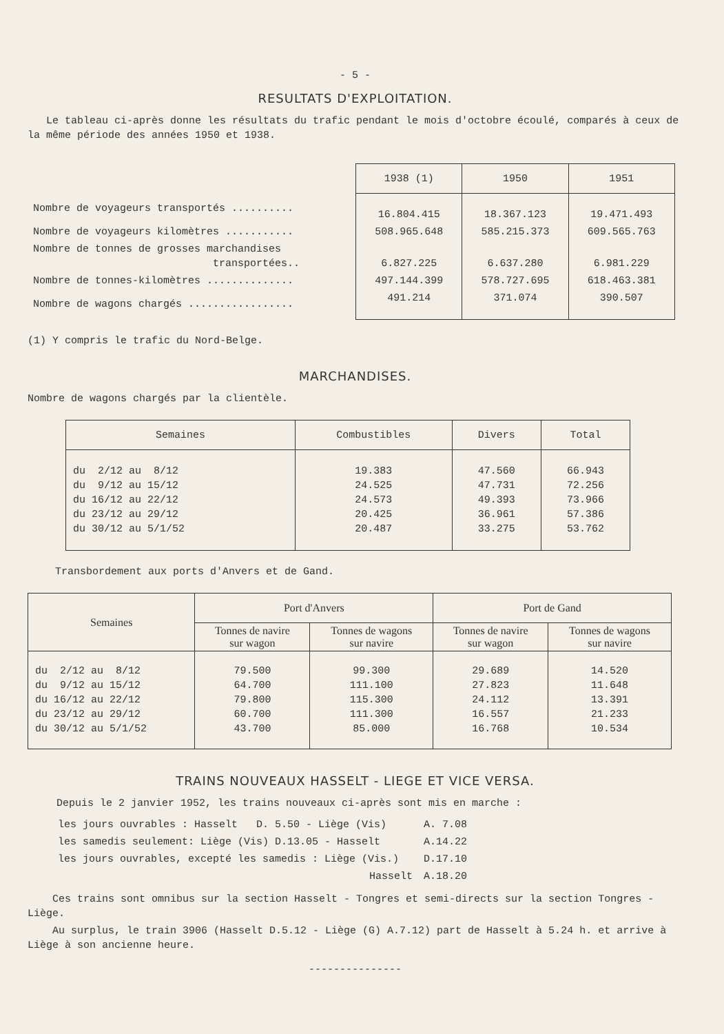- 5 -
RESULTATS D'EXPLOITATION.
Le tableau ci-après donne les résultats du trafic pendant le mois d'octobre écoulé, comparés à ceux de la même période des années 1950 et 1938.
| | 1938 (1) | 1950 | 1951 |
| --- | --- | --- | --- |
| Nombre de voyageurs transportés .......... | 16.804.415 | 18.367.123 | 19.471.493 |
| Nombre de voyageurs kilomètres ........... | 508.965.648 | 585.215.373 | 609.565.763 |
| Nombre de tonnes de grosses marchandises transportées.. | 6.827.225 | 6.637.280 | 6.981.229 |
| Nombre de tonnes-kilomètres .............. | 497.144.399 | 578.727.695 | 618.463.381 |
| Nombre de wagons chargés ................. | 491.214 | 371.074 | 390.507 |
(1) Y compris le trafic du Nord-Belge.
MARCHANDISES.
Nombre de wagons chargés par la clientèle.
| Semaines | Combustibles | Divers | Total |
| --- | --- | --- | --- |
| du 2/12 au 8/12 du 9/12 au 15/12 du 16/12 au 22/12 du 23/12 au 29/12 du 30/12 au 5/1/52 | 19.383 24.525 24.573 20.425 20.487 | 47.560 47.731 49.393 36.961 33.275 | 66.943 72.256 73.966 57.386 53.762 |
Transbordement aux ports d'Anvers et de Gand.
| Semaines | Port d'Anvers | | Port de Gand | |
| --- | --- | --- | --- | --- |
| | Tonnes de navire sur wagon | Tonnes de wagons sur navire | Tonnes de navire sur wagon | Tonnes de wagons sur navire |
| du 2/12 au 8/12 du 9/12 au 15/12 du 16/12 au 22/12 du 23/12 au 29/12 du 30/12 au 5/1/52 | 79.500 64.700 79.800 60.700 43.700 | 99.300 111.100 115.300 111.300 85.000 | 29.689 27.823 24.112 16.557 16.768 | 14.520 11.648 13.391 21.233 10.534 |
TRAINS NOUVEAUX HASSELT - LIEGE ET VICE VERSA.
Depuis le 2 janvier 1952, les trains nouveaux ci-après sont mis en marche :
| les jours ouvrables : Hasselt D. 5.50 - Liège (Vis) | A. 7.08 |
| les samedis seulement: Liège (Vis) D.13.05 - Hasselt | A.14.22 |
| les jours ouvrables, excepté les samedis : Liège (Vis.) | D.17.10 |
| Hasselt | A.18.20 |
Ces trains sont omnibus sur la section Hasselt - Tongres et semi-directs sur la section Tongres - Liège.
Au surplus, le train 3906 (Hasselt D.5.12 - Liège (G) A.7.12) part de Hasselt à 5.24 h. et arrive à Liège à son ancienne heure.
---------------